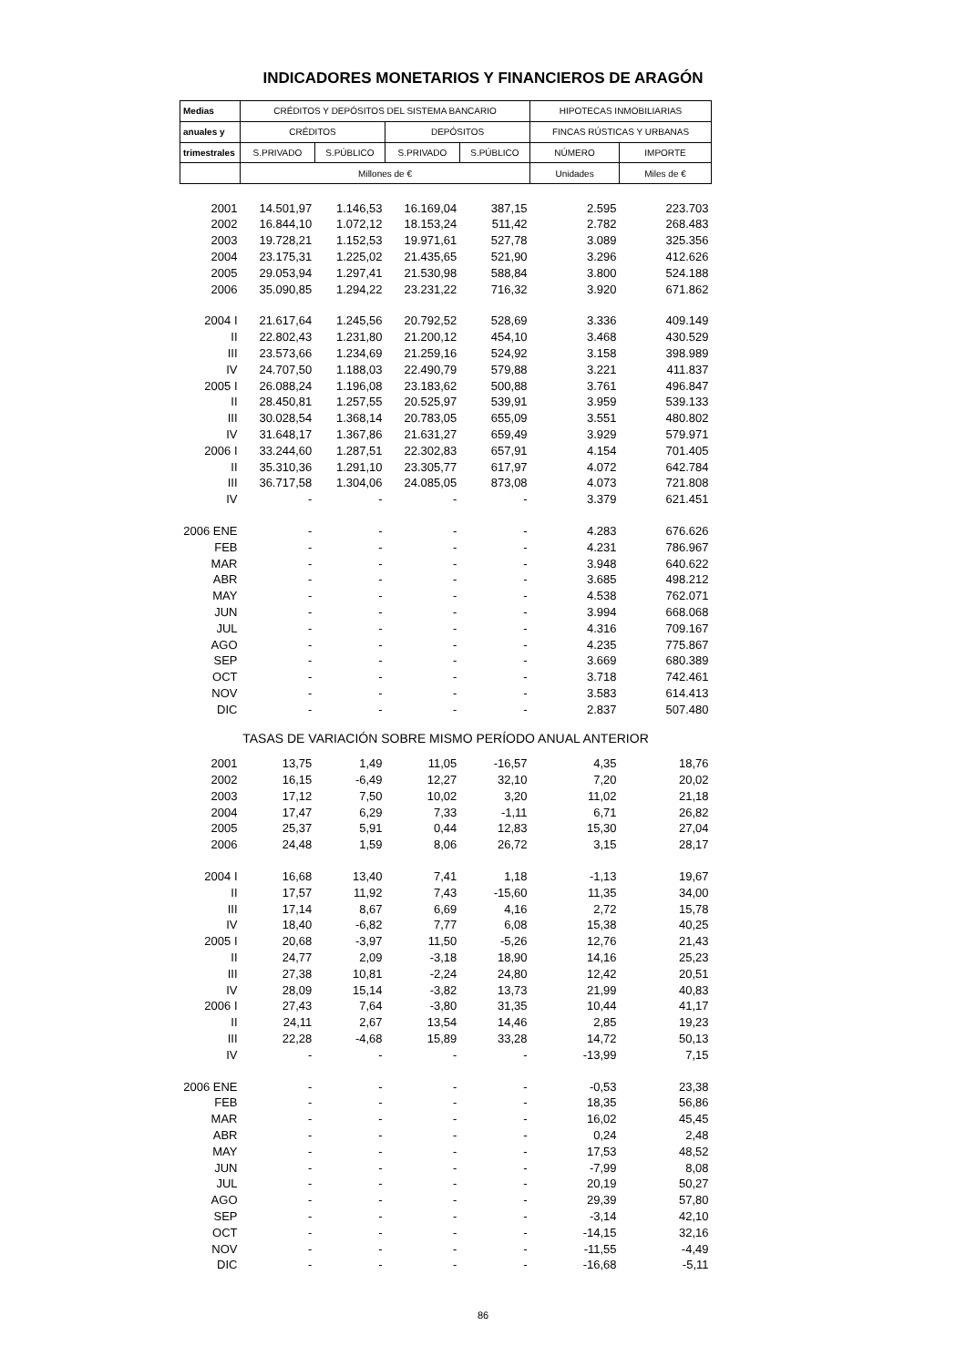INDICADORES MONETARIOS Y FINANCIEROS DE ARAGÓN
| Medias | CRÉDITOS Y DEPÓSITOS DEL SISTEMA BANCARIO | | | | HIPOTECAS INMOBILIARIAS | |
| anuales y | CRÉDITOS | | DEPÓSITOS | | FINCAS RÚSTICAS Y URBANAS | |
| trimestrales | S.PRIVADO | S.PÚBLICO | S.PRIVADO | S.PÚBLICO | NÚMERO | IMPORTE |
| | Millones de € | | | | Unidades | Miles de € |
| 2001 | 14.501,97 | 1.146,53 | 16.169,04 | 387,15 | 2.595 | 223.703 |
| 2002 | 16.844,10 | 1.072,12 | 18.153,24 | 511,42 | 2.782 | 268.483 |
| 2003 | 19.728,21 | 1.152,53 | 19.971,61 | 527,78 | 3.089 | 325.356 |
| 2004 | 23.175,31 | 1.225,02 | 21.435,65 | 521,90 | 3.296 | 412.626 |
| 2005 | 29.053,94 | 1.297,41 | 21.530,98 | 588,84 | 3.800 | 524.188 |
| 2006 | 35.090,85 | 1.294,22 | 23.231,22 | 716,32 | 3.920 | 671.862 |
| 2004 I | 21.617,64 | 1.245,56 | 20.792,52 | 528,69 | 3.336 | 409.149 |
| II | 22.802,43 | 1.231,80 | 21.200,12 | 454,10 | 3.468 | 430.529 |
| III | 23.573,66 | 1.234,69 | 21.259,16 | 524,92 | 3.158 | 398.989 |
| IV | 24.707,50 | 1.188,03 | 22.490,79 | 579,88 | 3.221 | 411.837 |
| 2005 I | 26.088,24 | 1.196,08 | 23.183,62 | 500,88 | 3.761 | 496.847 |
| II | 28.450,81 | 1.257,55 | 20.525,97 | 539,91 | 3.959 | 539.133 |
| III | 30.028,54 | 1.368,14 | 20.783,05 | 655,09 | 3.551 | 480.802 |
| IV | 31.648,17 | 1.367,86 | 21.631,27 | 659,49 | 3.929 | 579.971 |
| 2006 I | 33.244,60 | 1.287,51 | 22.302,83 | 657,91 | 4.154 | 701.405 |
| II | 35.310,36 | 1.291,10 | 23.305,77 | 617,97 | 4.072 | 642.784 |
| III | 36.717,58 | 1.304,06 | 24.085,05 | 873,08 | 4.073 | 721.808 |
| IV | - | - | - | - | 3.379 | 621.451 |
| 2006 ENE | - | - | - | - | 4.283 | 676.626 |
| FEB | - | - | - | - | 4.231 | 786.967 |
| MAR | - | - | - | - | 3.948 | 640.622 |
| ABR | - | - | - | - | 3.685 | 498.212 |
| MAY | - | - | - | - | 4.538 | 762.071 |
| JUN | - | - | - | - | 3.994 | 668.068 |
| JUL | - | - | - | - | 4.316 | 709.167 |
| AGO | - | - | - | - | 4.235 | 775.867 |
| SEP | - | - | - | - | 3.669 | 680.389 |
| OCT | - | - | - | - | 3.718 | 742.461 |
| NOV | - | - | - | - | 3.583 | 614.413 |
| DIC | - | - | - | - | 2.837 | 507.480 |
| TASAS DE VARIACIÓN SOBRE MISMO PERÍODO ANUAL ANTERIOR | | | | | | |
| 2001 | 13,75 | 1,49 | 11,05 | -16,57 | 4,35 | 18,76 |
| 2002 | 16,15 | -6,49 | 12,27 | 32,10 | 7,20 | 20,02 |
| 2003 | 17,12 | 7,50 | 10,02 | 3,20 | 11,02 | 21,18 |
| 2004 | 17,47 | 6,29 | 7,33 | -1,11 | 6,71 | 26,82 |
| 2005 | 25,37 | 5,91 | 0,44 | 12,83 | 15,30 | 27,04 |
| 2006 | 24,48 | 1,59 | 8,06 | 26,72 | 3,15 | 28,17 |
| 2004 I | 16,68 | 13,40 | 7,41 | 1,18 | -1,13 | 19,67 |
| II | 17,57 | 11,92 | 7,43 | -15,60 | 11,35 | 34,00 |
| III | 17,14 | 8,67 | 6,69 | 4,16 | 2,72 | 15,78 |
| IV | 18,40 | -6,82 | 7,77 | 6,08 | 15,38 | 40,25 |
| 2005 I | 20,68 | -3,97 | 11,50 | -5,26 | 12,76 | 21,43 |
| II | 24,77 | 2,09 | -3,18 | 18,90 | 14,16 | 25,23 |
| III | 27,38 | 10,81 | -2,24 | 24,80 | 12,42 | 20,51 |
| IV | 28,09 | 15,14 | -3,82 | 13,73 | 21,99 | 40,83 |
| 2006 I | 27,43 | 7,64 | -3,80 | 31,35 | 10,44 | 41,17 |
| II | 24,11 | 2,67 | 13,54 | 14,46 | 2,85 | 19,23 |
| III | 22,28 | -4,68 | 15,89 | 33,28 | 14,72 | 50,13 |
| IV | - | - | - | - | -13,99 | 7,15 |
| 2006 ENE | - | - | - | - | -0,53 | 23,38 |
| FEB | - | - | - | - | 18,35 | 56,86 |
| MAR | - | - | - | - | 16,02 | 45,45 |
| ABR | - | - | - | - | 0,24 | 2,48 |
| MAY | - | - | - | - | 17,53 | 48,52 |
| JUN | - | - | - | - | -7,99 | 8,08 |
| JUL | - | - | - | - | 20,19 | 50,27 |
| AGO | - | - | - | - | 29,39 | 57,80 |
| SEP | - | - | - | - | -3,14 | 42,10 |
| OCT | - | - | - | - | -14,15 | 32,16 |
| NOV | - | - | - | - | -11,55 | -4,49 |
| DIC | - | - | - | - | -16,68 | -5,11 |
86